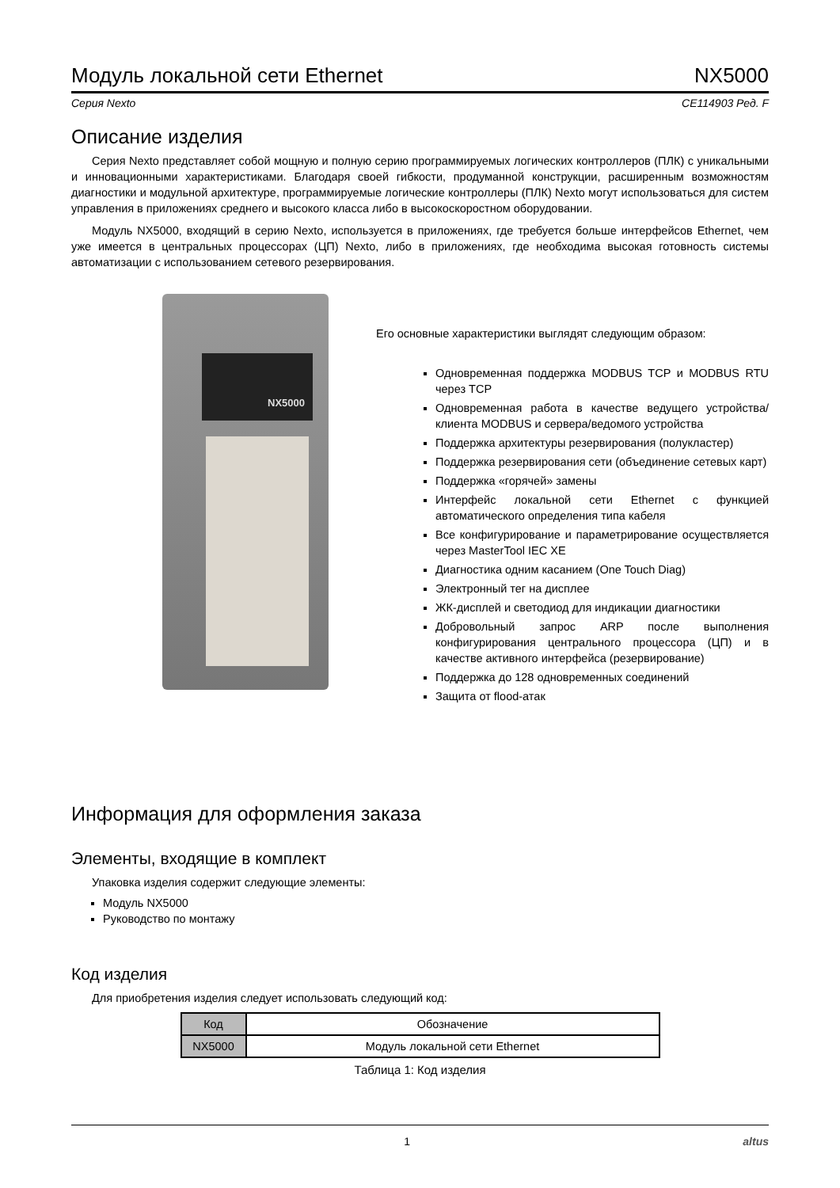Модуль локальной сети Ethernet NX5000
Серия Nexto CE114903 Ред. F
Описание изделия
Серия Nexto представляет собой мощную и полную серию программируемых логических контроллеров (ПЛК) с уникальными и инновационными характеристиками. Благодаря своей гибкости, продуманной конструкции, расширенным возможностям диагностики и модульной архитектуре, программируемые логические контроллеры (ПЛК) Nexto могут использоваться для систем управления в приложениях среднего и высокого класса либо в высокоскоростном оборудовании.
Модуль NX5000, входящий в серию Nexto, используется в приложениях, где требуется больше интерфейсов Ethernet, чем уже имеется в центральных процессорах (ЦП) Nexto, либо в приложениях, где необходима высокая готовность системы автоматизации с использованием сетевого резервирования.
NX5000
Его основные характеристики выглядят следующим образом:
Одновременная поддержка MODBUS TCP и MODBUS RTU через TCP
Одновременная работа в качестве ведущего устройства/клиента MODBUS и сервера/ведомого устройства
Поддержка архитектуры резервирования (полукластер)
Поддержка резервирования сети (объединение сетевых карт)
Поддержка «горячей» замены
Интерфейс локальной сети Ethernet с функцией автоматического определения типа кабеля
Все конфигурирование и параметрирование осуществляется через MasterTool IEC XE
Диагностика одним касанием (One Touch Diag)
Электронный тег на дисплее
ЖК-дисплей и светодиод для индикации диагностики
Добровольный запрос ARP после выполнения конфигурирования центрального процессора (ЦП) и в качестве активного интерфейса (резервирование)
Поддержка до 128 одновременных соединений
Защита от flood-атак
Информация для оформления заказа
Элементы, входящие в комплект
Упаковка изделия содержит следующие элементы:
Модуль NX5000
Руководство по монтажу
Код изделия
Для приобретения изделия следует использовать следующий код:
| Код | Обозначение |
| --- | --- |
| NX5000 | Модуль локальной сети Ethernet |
Таблица 1: Код изделия
1 altus